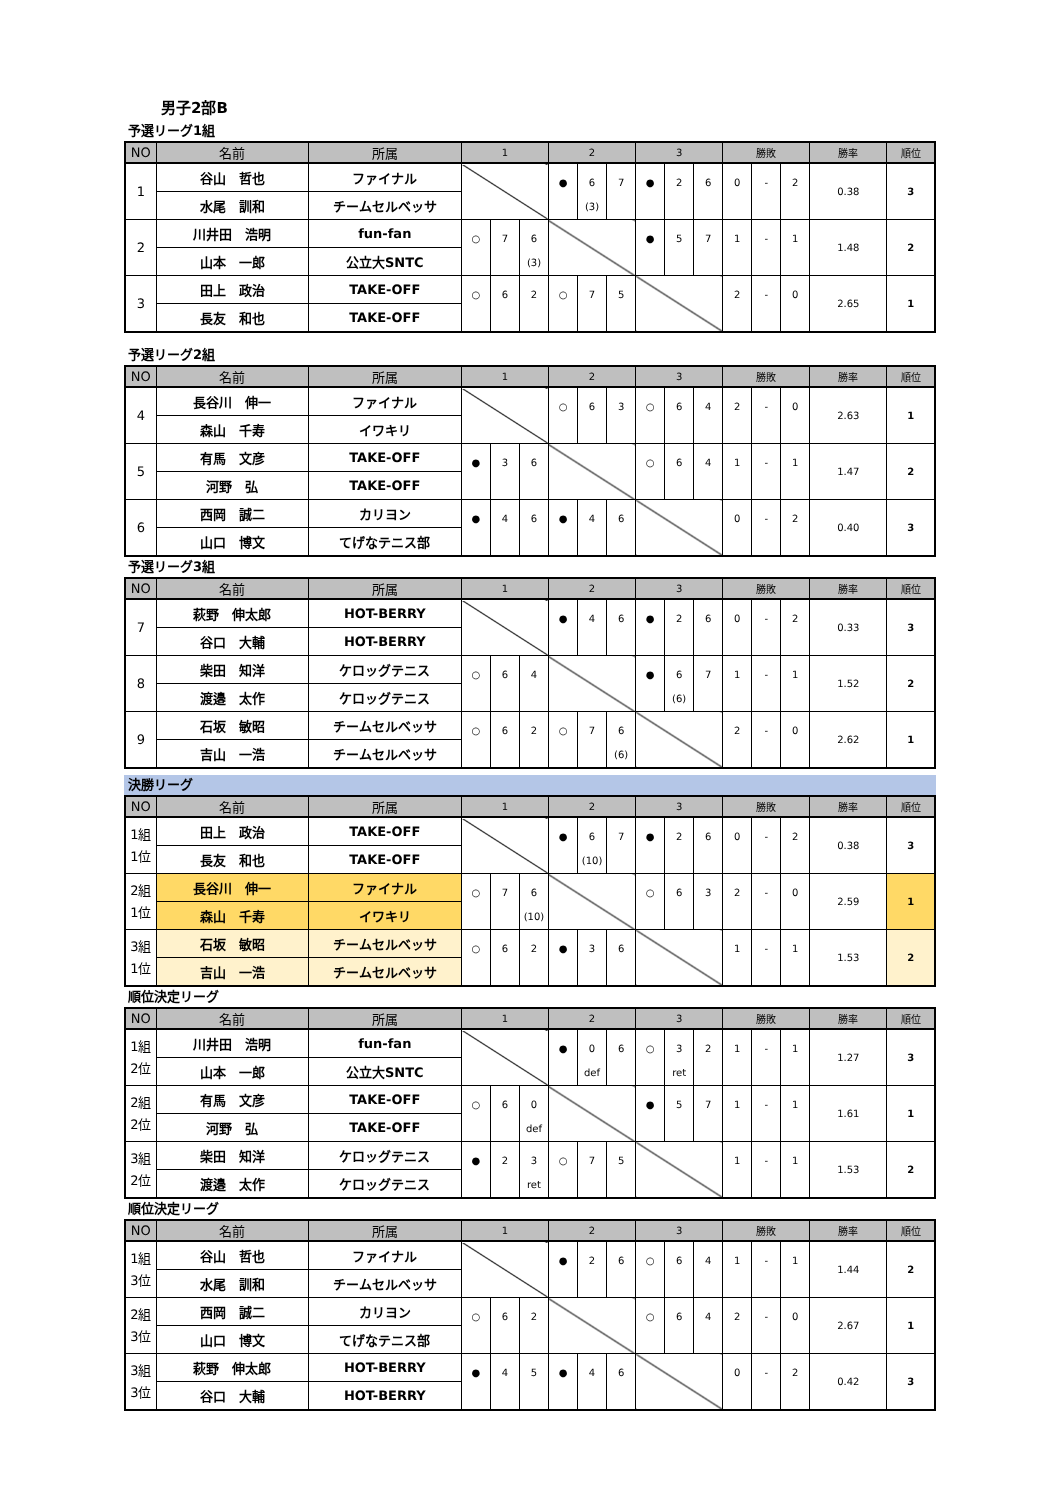男子2部B
予選リーグ1組
| NO | 名前 | 所属 | 1 | | | 2 | | | 3 | | | 勝敗 | | | 勝率 | 順位 |
| --- | --- | --- | --- | --- | --- | --- | --- | --- | --- | --- | --- | --- | --- | --- | --- | --- |
| 1 | 谷山 哲也 | ファイナル | | | | ● | 6 (3) | 7 | ● | 2 | 6 | 0 | - | 2 | 0.38 | 3 |
| | 水尾 訓和 | チームセルベッサ | | | | | | | | | | | | | | |
| 2 | 川井田 浩明 | fun-fan | ○ | 7 | 6 (3) | | | | ● | 5 | 7 | 1 | - | 1 | 1.48 | 2 |
| | 山本 一郎 | 公立大SNTC | | | | | | | | | | | | | | |
| 3 | 田上 政治 | TAKE-OFF | ○ | 6 | 2 | ○ | 7 | 5 | | | | 2 | - | 0 | 2.65 | 1 |
| | 長友 和也 | TAKE-OFF | | | | | | | | | | | | | | |
予選リーグ2組
| NO | 名前 | 所属 | 1 | | | 2 | | | 3 | | | 勝敗 | | | 勝率 | 順位 |
| --- | --- | --- | --- | --- | --- | --- | --- | --- | --- | --- | --- | --- | --- | --- | --- | --- |
| 4 | 長谷川 伸一 | ファイナル | | | | ○ | 6 | 3 | ○ | 6 | 4 | 2 | - | 0 | 2.63 | 1 |
| | 森山 千寿 | イワキリ | | | | | | | | | | | | | | |
| 5 | 有馬 文彦 | TAKE-OFF | ● | 3 | 6 | | | | ○ | 6 | 4 | 1 | - | 1 | 1.47 | 2 |
| | 河野 弘 | TAKE-OFF | | | | | | | | | | | | | | |
| 6 | 西岡 誠二 | カリヨン | ● | 4 | 6 | ● | 4 | 6 | | | | 0 | - | 2 | 0.40 | 3 |
| | 山口 博文 | てげなテニス部 | | | | | | | | | | | | | | |
予選リーグ3組
| NO | 名前 | 所属 | 1 | | | 2 | | | 3 | | | 勝敗 | | | 勝率 | 順位 |
| --- | --- | --- | --- | --- | --- | --- | --- | --- | --- | --- | --- | --- | --- | --- | --- | --- |
| 7 | 萩野 伸太郎 | HOT-BERRY | | | | ● | 4 | 6 | ● | 2 | 6 | 0 | - | 2 | 0.33 | 3 |
| | 谷口 大輔 | HOT-BERRY | | | | | | | | | | | | | | |
| 8 | 柴田 知洋 | ケロッグテニス | ○ | 6 | 4 | | | | ● | 6 (6) | 7 | 1 | - | 1 | 1.52 | 2 |
| | 渡邉 太作 | ケロッグテニス | | | | | | | | | | | | | | |
| 9 | 石坂 敏昭 | チームセルベッサ | ○ | 6 | 2 | ○ | 7 | 6 (6) | | | | 2 | - | 0 | 2.62 | 1 |
| | 吉山 一浩 | チームセルベッサ | | | | | | | | | | | | | | |
決勝リーグ
| NO | 名前 | 所属 | 1 | | | 2 | | | 3 | | | 勝敗 | | | 勝率 | 順位 |
| --- | --- | --- | --- | --- | --- | --- | --- | --- | --- | --- | --- | --- | --- | --- | --- | --- |
| 1組 1位 | 田上 政治 | TAKE-OFF | | | | ● | 6 (10) | 7 | ● | 2 | 6 | 0 | - | 2 | 0.38 | 3 |
| | 長友 和也 | TAKE-OFF | | | | | | | | | | | | | | |
| 2組 1位 | 長谷川 伸一 | ファイナル | ○ | 7 | 6 (10) | | | | ○ | 6 | 3 | 2 | - | 0 | 2.59 | 1 |
| | 森山 千寿 | イワキリ | | | | | | | | | | | | | | |
| 3組 1位 | 石坂 敏昭 | チームセルベッサ | ○ | 6 | 2 | ● | 3 | 6 | | | | 1 | - | 1 | 1.53 | 2 |
| | 吉山 一浩 | チームセルベッサ | | | | | | | | | | | | | | |
順位決定リーグ
| NO | 名前 | 所属 | 1 | | | 2 | | | 3 | | | 勝敗 | | | 勝率 | 順位 |
| --- | --- | --- | --- | --- | --- | --- | --- | --- | --- | --- | --- | --- | --- | --- | --- | --- |
| 1組 2位 | 川井田 浩明 | fun-fan | | | | ● | 0 def | 6 | ○ | 3 ret | 2 | 1 | - | 1 | 1.27 | 3 |
| | 山本 一郎 | 公立大SNTC | | | | | | | | | | | | | | |
| 2組 2位 | 有馬 文彦 | TAKE-OFF | ○ | 6 | 0 def | | | | ● | 5 | 7 | 1 | - | 1 | 1.61 | 1 |
| | 河野 弘 | TAKE-OFF | | | | | | | | | | | | | | |
| 3組 2位 | 柴田 知洋 | ケロッグテニス | ● | 2 | 3 ret | ○ | 7 | 5 | | | | 1 | - | 1 | 1.53 | 2 |
| | 渡邉 太作 | ケロッグテニス | | | | | | | | | | | | | | |
順位決定リーグ
| NO | 名前 | 所属 | 1 | | | 2 | | | 3 | | | 勝敗 | | | 勝率 | 順位 |
| --- | --- | --- | --- | --- | --- | --- | --- | --- | --- | --- | --- | --- | --- | --- | --- | --- |
| 1組 3位 | 谷山 哲也 | ファイナル | | | | ● | 2 | 6 | ○ | 6 | 4 | 1 | - | 1 | 1.44 | 2 |
| | 水尾 訓和 | チームセルベッサ | | | | | | | | | | | | | | |
| 2組 3位 | 西岡 誠二 | カリヨン | ○ | 6 | 2 | | | | ○ | 6 | 4 | 2 | - | 0 | 2.67 | 1 |
| | 山口 博文 | てげなテニス部 | | | | | | | | | | | | | | |
| 3組 3位 | 萩野 伸太郎 | HOT-BERRY | ● | 4 | 5 | ● | 4 | 6 | | | | 0 | - | 2 | 0.42 | 3 |
| | 谷口 大輔 | HOT-BERRY | | | | | | | | | | | | | | |